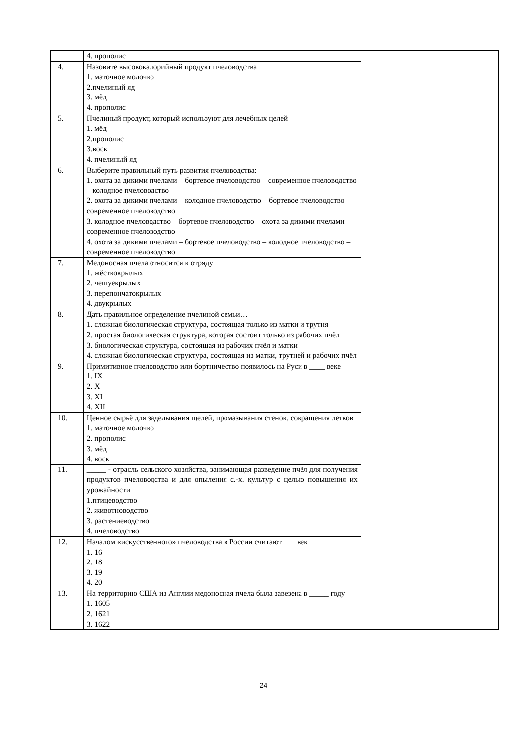| | 4. прополис | |
| 4. | Назовите высококалорийный продукт пчеловодства 1. маточное молочко 2.пчелиный яд 3. мёд 4. прополис | |
| 5. | Пчелиный продукт, который используют для лечебных целей 1. мёд 2.прополис 3.воск 4. пчелиный яд | |
| 6. | Выберите правильный путь развития пчеловодства: 1. охота за дикими пчелами – бортевое пчеловодство – современное пчеловодство – колодное пчеловодство 2. охота за дикими пчелами – колодное пчеловодство – бортевое пчеловодство – современное пчеловодство 3. колодное пчеловодство – бортевое пчеловодство – охота за дикими пчелами – современное пчеловодство 4. охота за дикими пчелами – бортевое пчеловодство – колодное пчеловодство – современное пчеловодство | |
| 7. | Медоносная пчела относится к отряду 1. жёсткокрылых 2. чешуекрылых 3. перепончатокрылых 4. двукрылых | |
| 8. | Дать правильное определение пчелиной семьи… 1. сложная биологическая структура, состоящая только из матки и трутня 2. простая биологическая структура, которая состоит только из рабочих пчёл 3. биологическая структура, состоящая из рабочих пчёл и матки 4. сложная биологическая структура, состоящая из матки, трутней и рабочих пчёл | |
| 9. | Примитивное пчеловодство или бортничество появилось на Руси в ____ веке 1. IX 2. X 3. XI 4. XII | |
| 10. | Ценное сырьё для заделывания щелей, промазывания стенок, сокращения летков 1. маточное молочко 2. прополис 3. мёд 4. воск | |
| 11. | _____ - отрасль сельского хозяйства, занимающая разведение пчёл для получения продуктов пчеловодства и для опыления с.-х. культур с целью повышения их урожайности 1.птицеводство 2. животноводство 3. растениеводство 4. пчеловодство | |
| 12. | Началом «искусственного» пчеловодства в России считают ___ век 1. 16 2. 18 3. 19 4. 20 | |
| 13. | На территорию США из Англии медоносная пчела была завезена в _____ году 1. 1605 2. 1621 3. 1622 | |
24